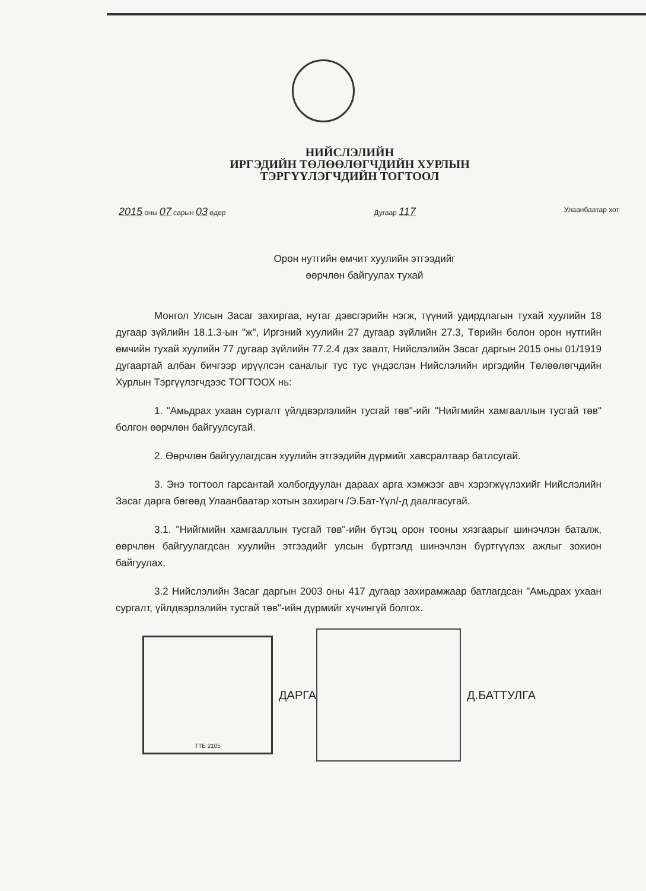НИЙСЛЭЛИЙН
ИРГЭДИЙН ТӨЛӨӨЛӨГЧДИЙН ХУРЛЫН
ТЭРГҮҮЛЭГЧДИЙН ТОГТООЛ
2015 оны 07 сарын 03 өдөр Дугаар 117
Улаанбаатар хот
Орон нутгийн өмчит хуулийн этгээдийг
өөрчлөн байгуулах тухай
Монгол Улсын Засаг захиргаа, нутаг дэвсгэрийн нэгж, түүний удирдлагын тухай хуулийн 18 дугаар зүйлийн 18.1.3-ын "ж", Иргэний хуулийн 27 дугаар зүйлийн 27.3, Төрийн болон орон нутгийн өмчийн тухай хуулийн 77 дугаар зүйлийн 77.2.4 дэх заалт, Нийслэлийн Засаг даргын 2015 оны 01/1919 дугаартай албан бичгээр ирүүлсэн саналыг тус тус үндэслэн Нийслэлийн иргэдийн Төлөөлөгчдийн Хурлын Тэргүүлэгчдээс ТОГТООХ нь:
1. "Амьдрах ухаан сургалт үйлдвэрлэлийн тусгай төв"-ийг "Нийгмийн хамгааллын тусгай төв" болгон өөрчлөн байгуулсугай.
2. Өөрчлөн байгуулагдсан хуулийн этгээдийн дүрмийг хавсралтаар батлсугай.
3. Энэ тогтоол гарсантай холбогдуулан дараах арга хэмжээг авч хэрэгжүүлэхийг Нийслэлийн Засаг дарга бөгөөд Улаанбаатар хотын захирагч /Э.Бат-Үүл/-д даалгасугай.
3.1. "Нийгмийн хамгааллын тусгай төв"-ийн бүтэц орон тооны хязгаарыг шинэчлэн баталж, өөрчлөн байгуулагдсан хуулийн этгээдийг улсын бүртгэлд шинэчлэн бүртгүүлэх ажлыг зохион байгуулах,
3.2 Нийслэлийн Засаг даргын 2003 оны 417 дугаар захирамжаар батлагдсан "Амьдрах ухаан сургалт, үйлдвэрлэлийн тусгай төв"-ийн дүрмийг хүчингүй болгох.
ТТБ 2105
ДАРГА Д.БАТТУЛГА